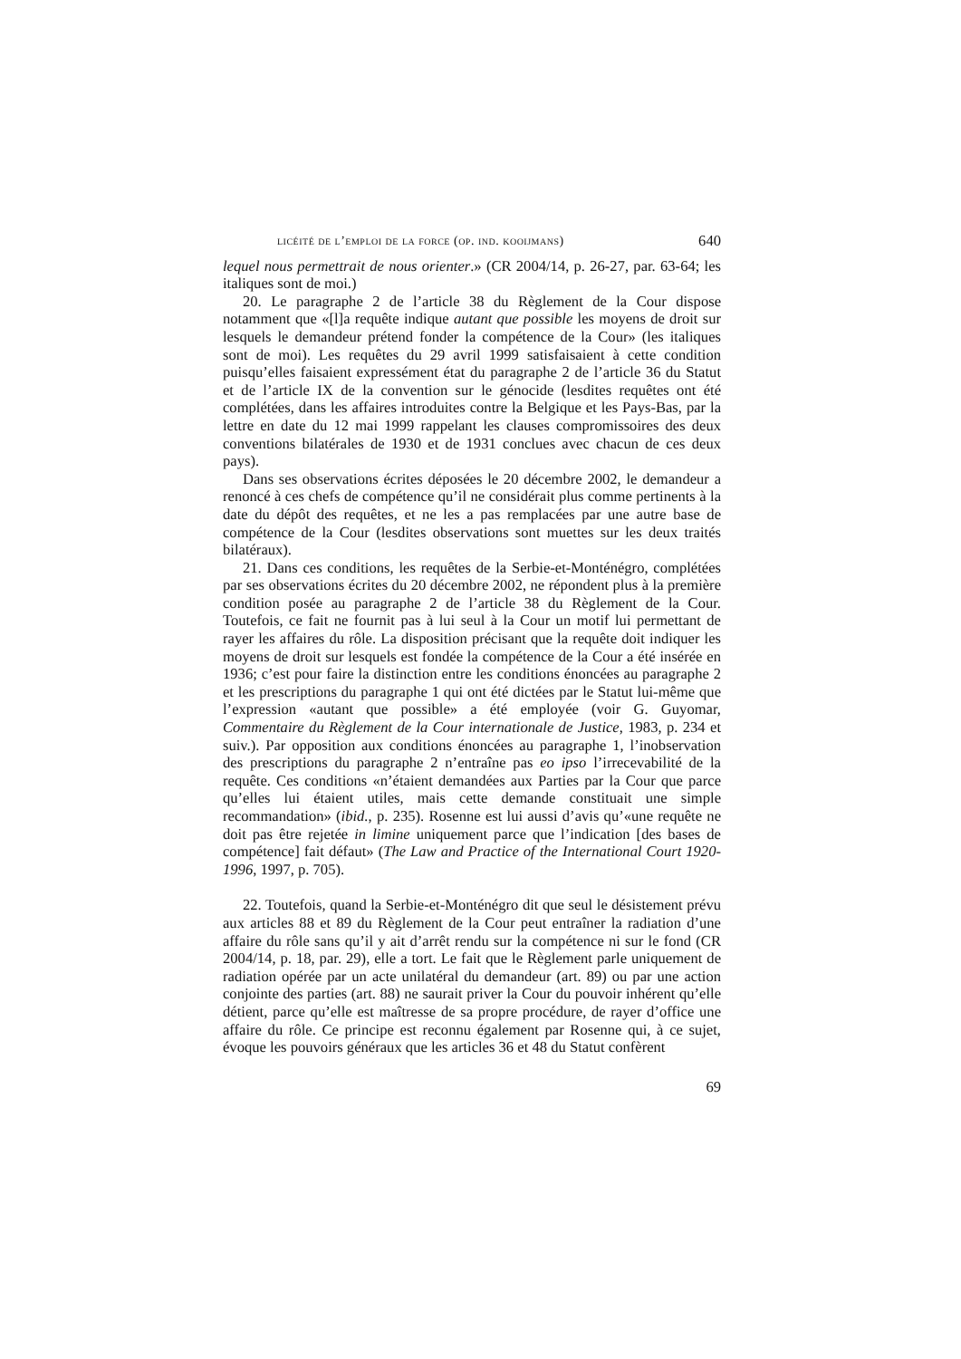licéité de l’emploi de la force (op. ind. kooijmans) 640
lequel nous permettrait de nous orienter.» (CR 2004/14, p. 26-27, par. 63-64; les italiques sont de moi.)
20. Le paragraphe 2 de l’article 38 du Règlement de la Cour dispose notamment que «[l]a requête indique autant que possible les moyens de droit sur lesquels le demandeur prétend fonder la compétence de la Cour» (les italiques sont de moi). Les requêtes du 29 avril 1999 satisfaisaient à cette condition puisqu’elles faisaient expressément état du paragraphe 2 de l’article 36 du Statut et de l’article IX de la convention sur le génocide (lesdites requêtes ont été complétées, dans les affaires introduites contre la Belgique et les Pays-Bas, par la lettre en date du 12 mai 1999 rappelant les clauses compromissoires des deux conventions bilatérales de 1930 et de 1931 conclues avec chacun de ces deux pays).
Dans ses observations écrites déposées le 20 décembre 2002, le demandeur a renoncé à ces chefs de compétence qu’il ne considérait plus comme pertinents à la date du dépôt des requêtes, et ne les a pas remplacées par une autre base de compétence de la Cour (lesdites observations sont muettes sur les deux traités bilatéraux).
21. Dans ces conditions, les requêtes de la Serbie-et-Monténégro, complétées par ses observations écrites du 20 décembre 2002, ne répondent plus à la première condition posée au paragraphe 2 de l’article 38 du Règlement de la Cour. Toutefois, ce fait ne fournit pas à lui seul à la Cour un motif lui permettant de rayer les affaires du rôle. La disposition précisant que la requête doit indiquer les moyens de droit sur lesquels est fondée la compétence de la Cour a été insérée en 1936; c’est pour faire la distinction entre les conditions énoncées au paragraphe 2 et les prescriptions du paragraphe 1 qui ont été dictées par le Statut lui-même que l’expression «autant que possible» a été employée (voir G. Guyomar, Commentaire du Règlement de la Cour internationale de Justice, 1983, p. 234 et suiv.). Par opposition aux conditions énoncées au paragraphe 1, l’inobservation des prescriptions du paragraphe 2 n’entraîne pas eo ipso l’irrecevabilité de la requête. Ces conditions «n’étaient demandées aux Parties par la Cour que parce qu’elles lui étaient utiles, mais cette demande constituait une simple recommandation» (ibid., p. 235). Rosenne est lui aussi d’avis qu’«une requête ne doit pas être rejetée in limine uniquement parce que l’indication [des bases de compétence] fait défaut» (The Law and Practice of the International Court 1920-1996, 1997, p. 705).
22. Toutefois, quand la Serbie-et-Monténégro dit que seul le désistement prévu aux articles 88 et 89 du Règlement de la Cour peut entraîner la radiation d’une affaire du rôle sans qu’il y ait d’arrêt rendu sur la compétence ni sur le fond (CR 2004/14, p. 18, par. 29), elle a tort. Le fait que le Règlement parle uniquement de radiation opérée par un acte unilatéral du demandeur (art. 89) ou par une action conjointe des parties (art. 88) ne saurait priver la Cour du pouvoir inhérent qu’elle détient, parce qu’elle est maîtresse de sa propre procédure, de rayer d’office une affaire du rôle. Ce principe est reconnu également par Rosenne qui, à ce sujet, évoque les pouvoirs généraux que les articles 36 et 48 du Statut confèrent
69